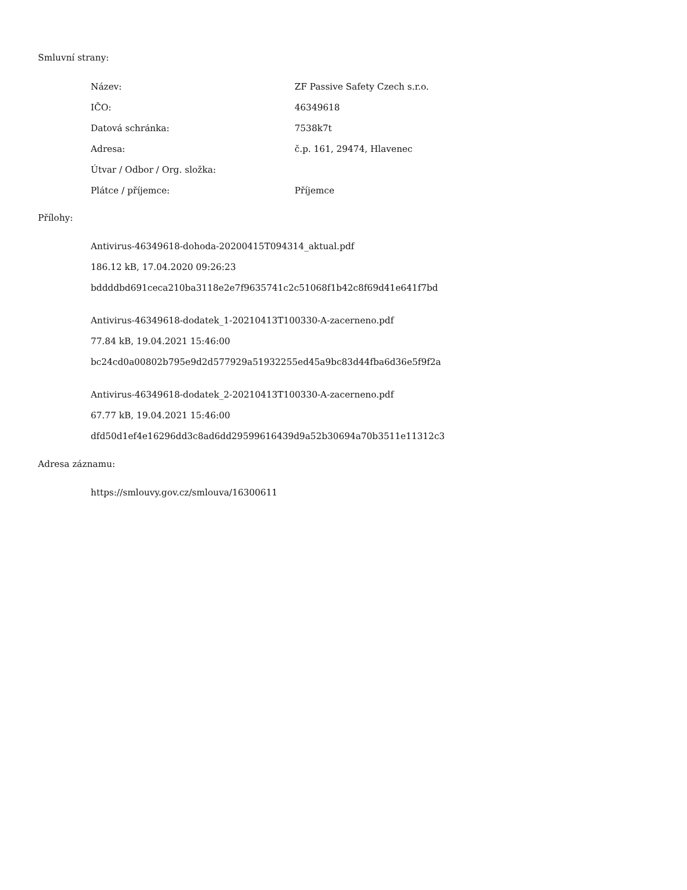Smluvní strany:
| Název: | ZF Passive Safety Czech s.r.o. |
| IČO: | 46349618 |
| Datová schránka: | 7538k7t |
| Adresa: | č.p. 161, 29474, Hlavenec |
| Útvar / Odbor / Org. složka: | |
| Plátce / příjemce: | Příjemce |
Přílohy:
Antivirus-46349618-dohoda-20200415T094314_aktual.pdf
186.12 kB, 17.04.2020 09:26:23
bddddbd691ceca210ba3118e2e7f9635741c2c51068f1b42c8f69d41e641f7bd
Antivirus-46349618-dodatek_1-20210413T100330-A-zacerneno.pdf
77.84 kB, 19.04.2021 15:46:00
bc24cd0a00802b795e9d2d577929a51932255ed45a9bc83d44fba6d36e5f9f2a
Antivirus-46349618-dodatek_2-20210413T100330-A-zacerneno.pdf
67.77 kB, 19.04.2021 15:46:00
dfd50d1ef4e16296dd3c8ad6dd29599616439d9a52b30694a70b3511e11312c3
Adresa záznamu:
https://smlouvy.gov.cz/smlouva/16300611